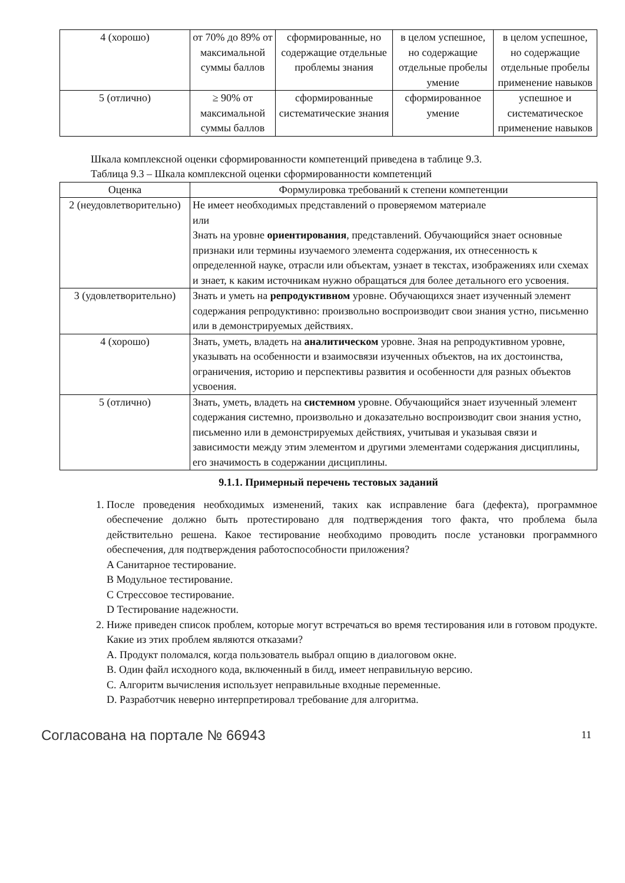| 4 (хорошо) | от 70% до 89% от максимальной суммы баллов | сформированные, но содержащие отдельные проблемы знания | в целом успешное, но содержащие отдельные пробелы умение | в целом успешное, но содержащие отдельные пробелы применение навыков |
| 5 (отлично) | ≥ 90% от максимальной суммы баллов | сформированные систематические знания | сформированное умение | успешное и систематическое применение навыков |
Шкала комплексной оценки сформированности компетенций приведена в таблице 9.3.
Таблица 9.3 – Шкала комплексной оценки сформированности компетенций
| Оценка | Формулировка требований к степени компетенции |
| --- | --- |
| 2 (неудовлетворительно) | Не имеет необходимых представлений о проверяемом материале или Знать на уровне ориентирования , представлений. Обучающийся знает основные признаки или термины изучаемого элемента содержания, их отнесенность к определенной науке, отрасли или объектам, узнает в текстах, изображениях или схемах и знает, к каким источникам нужно обращаться для более детального его усвоения. |
| 3 (удовлетворительно) | Знать и уметь на репродуктивном уровне. Обучающихся знает изученный элемент содержания репродуктивно: произвольно воспроизводит свои знания устно, письменно или в демонстрируемых действиях. |
| 4 (хорошо) | Знать, уметь, владеть на аналитическом уровне. Зная на репродуктивном уровне, указывать на особенности и взаимосвязи изученных объектов, на их достоинства, ограничения, историю и перспективы развития и особенности для разных объектов усвоения. |
| 5 (отлично) | Знать, уметь, владеть на системном уровне. Обучающийся знает изученный элемент содержания системно, произвольно и доказательно воспроизводит свои знания устно, письменно или в демонстрируемых действиях, учитывая и указывая связи и зависимости между этим элементом и другими элементами содержания дисциплины, его значимость в содержании дисциплины. |
9.1.1. Примерный перечень тестовых заданий
1. После проведения необходимых изменений, таких как исправление бага (дефекта), программное обеспечение должно быть протестировано для подтверждения того факта, что проблема была действительно решена. Какое тестирование необходимо проводить после установки программного обеспечения, для подтверждения работоспособности приложения?
A Санитарное тестирование.
B Модульное тестирование.
C Стрессовое тестирование.
D Тестирование надежности.
2. Ниже приведен список проблем, которые могут встречаться во время тестирования или в готовом продукте. Какие из этих проблем являются отказами?
A. Продукт поломался, когда пользователь выбрал опцию в диалоговом окне.
B. Один файл исходного кода, включенный в билд, имеет неправильную версию.
C. Алгоритм вычисления использует неправильные входные переменные.
D. Разработчик неверно интерпретировал требование для алгоритма.
Согласована на портале № 66943 11